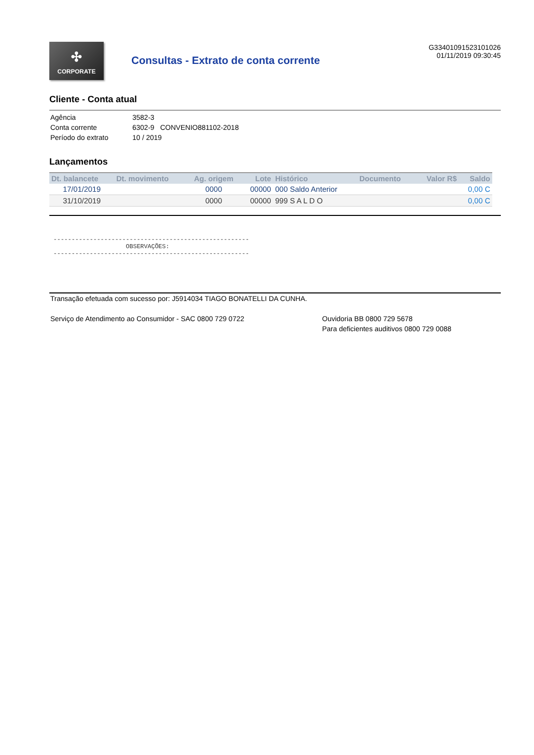✣
CORPORATE
Consultas - Extrato de conta corrente
G33401091523101026
01/11/2019 09:30:45
Cliente - Conta atual
Agência 3582-3
Conta corrente 6302-9 CONVENIO881102-2018
Período do extrato 10 / 2019
Lançamentos
| Dt. balancete | Dt. movimento | Ag. origem | Lote | Histórico | Documento | Valor R$ | Saldo |
| --- | --- | --- | --- | --- | --- | --- | --- |
| 17/01/2019 | | 0000 | 00000 | 000 Saldo Anterior | | | 0,00 C |
| 31/10/2019 | | 0000 | 00000 | 999 S A L D O | | | 0,00 C |
------------------------------------------------------
                    OBSERVAÇÕES:
------------------------------------------------------
Transação efetuada com sucesso por: J5914034 TIAGO BONATELLI DA CUNHA.
Serviço de Atendimento ao Consumidor - SAC 0800 729 0722 Ouvidoria BB 0800 729 5678
Para deficientes auditivos 0800 729 0088